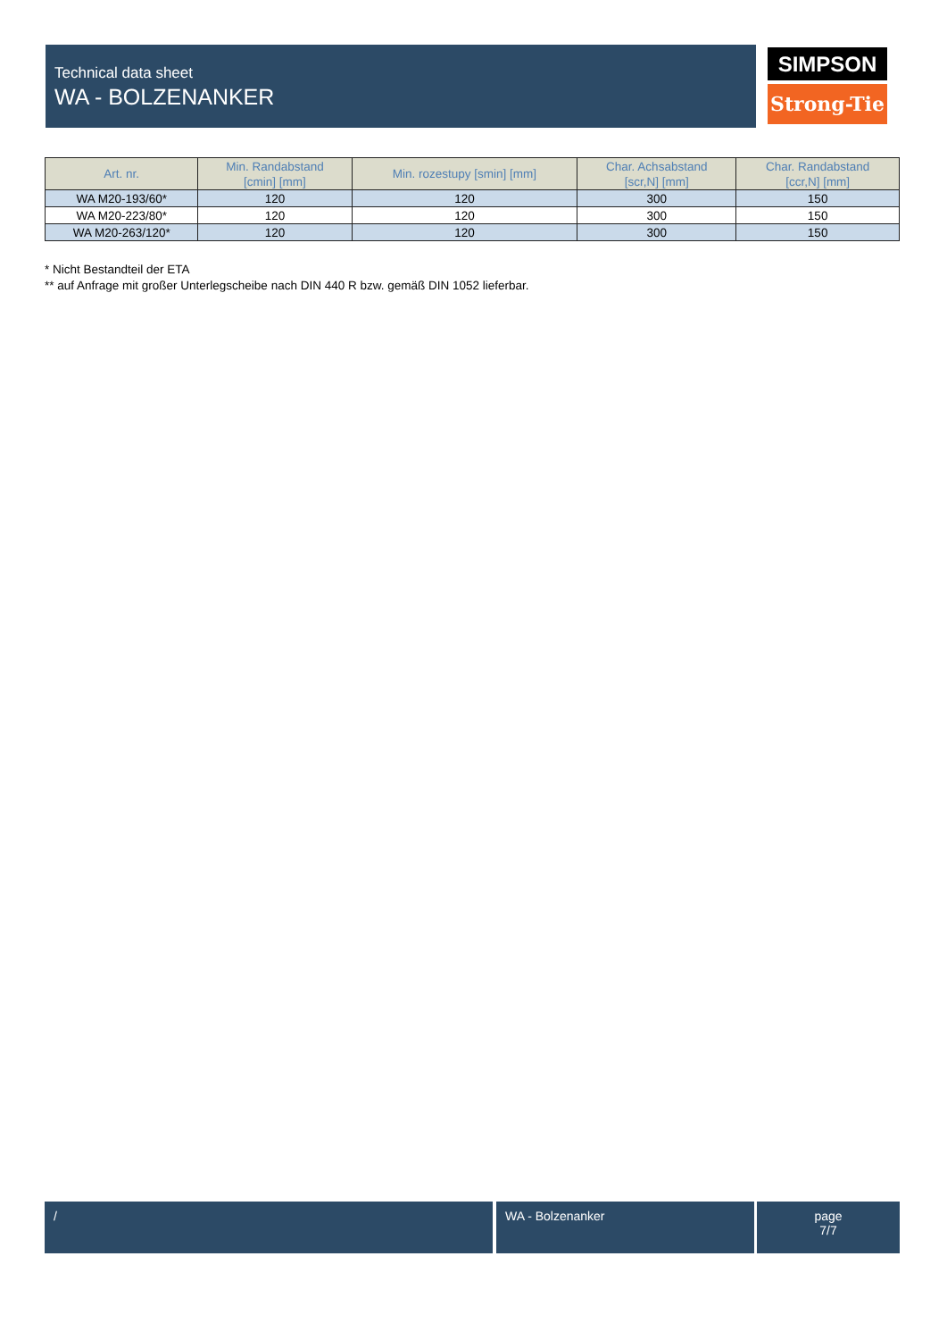Technical data sheet
WA - BOLZENANKER
SIMPSON
Strong-Tie
| Art. nr. | Min. Randabstand [cmin] [mm] | Min. rozestupy [smin] [mm] | Char. Achsabstand [scr,N] [mm] | Char. Randabstand [ccr,N] [mm] |
| --- | --- | --- | --- | --- |
| WA M20-193/60* | 120 | 120 | 300 | 150 |
| WA M20-223/80* | 120 | 120 | 300 | 150 |
| WA M20-263/120* | 120 | 120 | 300 | 150 |
* Nicht Bestandteil der ETA
** auf Anfrage mit großer Unterlegscheibe nach DIN 440 R bzw. gemäß DIN 1052 lieferbar.
/ WA - Bolzenanker
page
7/7